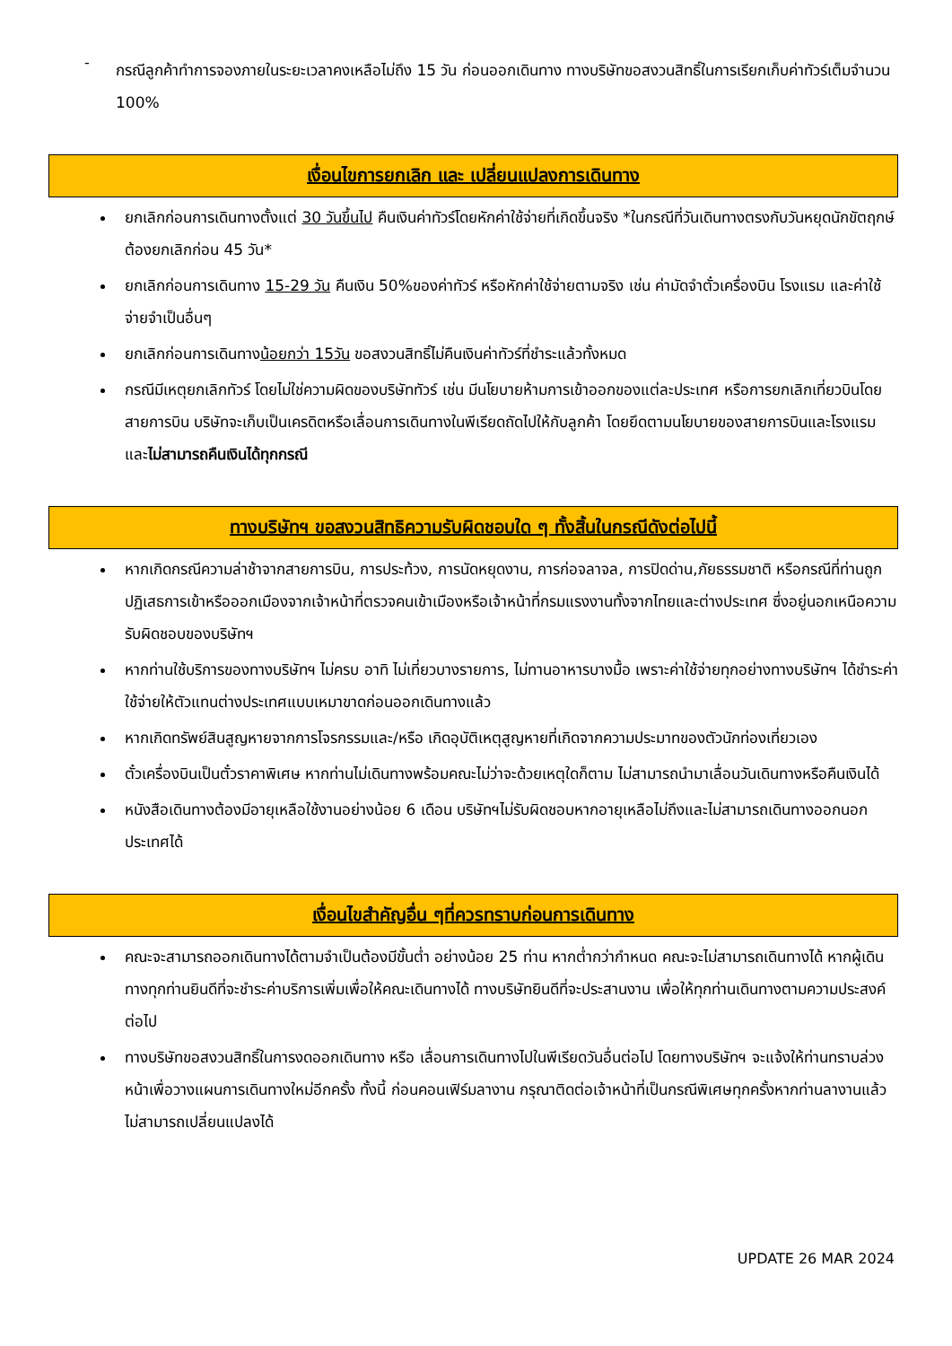-
กรณีลูกค้าทำการจองภายในระยะเวลาคงเหลือไม่ถึง 15 วัน ก่อนออกเดินทาง ทางบริษัทขอสงวนสิทธิ์ในการเรียกเก็บค่าทัวร์เต็มจำนวน 100%
เงื่อนไขการยกเลิก และ เปลี่ยนแปลงการเดินทาง
ยกเลิกก่อนการเดินทางตั้งแต่ 30 วันขึ้นไป คืนเงินค่าทัวร์โดยหักค่าใช้จ่ายที่เกิดขึ้นจริง *ในกรณีที่วันเดินทางตรงกับวันหยุดนักขัตฤกษ์ ต้องยกเลิกก่อน 45 วัน*
ยกเลิกก่อนการเดินทาง 15-29 วัน คืนเงิน 50%ของค่าทัวร์ หรือหักค่าใช้จ่ายตามจริง เช่น ค่ามัดจำตั๋วเครื่องบิน โรงแรม และค่าใช้จ่ายจำเป็นอื่นๆ
ยกเลิกก่อนการเดินทางน้อยกว่า 15วัน ขอสงวนสิทธิ์ไม่คืนเงินค่าทัวร์ที่ชำระแล้วทั้งหมด
กรณีมีเหตุยกเลิกทัวร์ โดยไม่ใช่ความผิดของบริษัททัวร์ เช่น มีนโยบายห้ามการเข้าออกของแต่ละประเทศ หรือการยกเลิกเที่ยวบินโดยสายการบิน บริษัทจะเก็บเป็นเครดิตหรือเลื่อนการเดินทางในพีเรียดถัดไปให้กับลูกค้า โดยยึดตามนโยบายของสายการบินและโรงแรม และไม่สามารถคืนเงินได้ทุกกรณี
ทางบริษัทฯ ขอสงวนสิทธิความรับผิดชอบใด ๆ ทั้งสิ้นในกรณีดังต่อไปนี้
หากเกิดกรณีความล่าช้าจากสายการบิน, การประท้วง, การนัดหยุดงาน, การก่อจลาจล, การปิดด่าน,ภัยธรรมชาติ หรือกรณีที่ท่านถูกปฏิเสธการเข้าหรือออกเมืองจากเจ้าหน้าที่ตรวจคนเข้าเมืองหรือเจ้าหน้าที่กรมแรงงานทั้งจากไทยและต่างประเทศ ซึ่งอยู่นอกเหนือความรับผิดชอบของบริษัทฯ
หากท่านใช้บริการของทางบริษัทฯ ไม่ครบ อาทิ ไม่เที่ยวบางรายการ, ไม่ทานอาหารบางมื้อ เพราะค่าใช้จ่ายทุกอย่างทางบริษัทฯ ได้ชำระค่าใช้จ่ายให้ตัวแทนต่างประเทศแบบเหมาขาดก่อนออกเดินทางแล้ว
หากเกิดทรัพย์สินสูญหายจากการโจรกรรมและ/หรือ เกิดอุบัติเหตุสูญหายที่เกิดจากความประมาทของตัวนักท่องเที่ยวเอง
ตั๋วเครื่องบินเป็นตั๋วราคาพิเศษ หากท่านไม่เดินทางพร้อมคณะไม่ว่าจะด้วยเหตุใดก็ตาม ไม่สามารถนำมาเลื่อนวันเดินทางหรือคืนเงินได้
หนังสือเดินทางต้องมีอายุเหลือใช้งานอย่างน้อย 6 เดือน บริษัทฯไม่รับผิดชอบหากอายุเหลือไม่ถึงและไม่สามารถเดินทางออกนอกประเทศได้
เงื่อนไขสำคัญอื่น ๆที่ควรทราบก่อนการเดินทาง
คณะจะสามารถออกเดินทางได้ตามจำเป็นต้องมีขั้นต่ำ อย่างน้อย 25 ท่าน หากต่ำกว่ากำหนด คณะจะไม่สามารถเดินทางได้ หากผู้เดินทางทุกท่านยินดีที่จะชำระค่าบริการเพิ่มเพื่อให้คณะเดินทางได้ ทางบริษัทยินดีที่จะประสานงาน เพื่อให้ทุกท่านเดินทางตามความประสงค์ต่อไป
ทางบริษัทขอสงวนสิทธิ์ในการงดออกเดินทาง หรือ เลื่อนการเดินทางไปในพีเรียดวันอื่นต่อไป โดยทางบริษัทฯ จะแจ้งให้ท่านทราบล่วงหน้าเพื่อวางแผนการเดินทางใหม่อีกครั้ง ทั้งนี้ ก่อนคอนเฟิร์มลางาน กรุณาติดต่อเจ้าหน้าที่เป็นกรณีพิเศษทุกครั้งหากท่านลางานแล้วไม่สามารถเปลี่ยนแปลงได้
UPDATE 26 MAR 2024